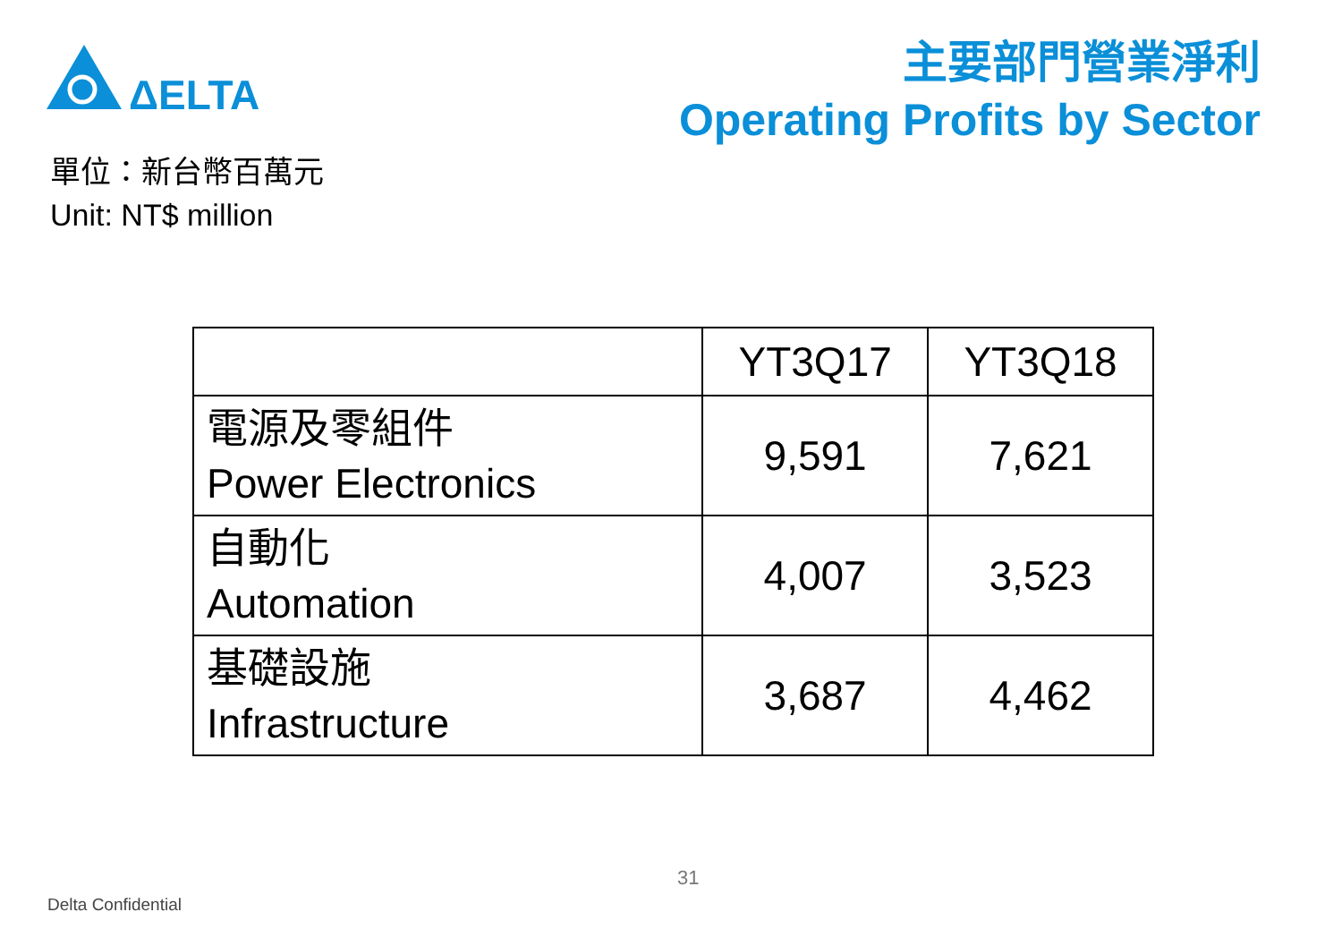ΔELTA
主要部門營業淨利
Operating Profits by Sector
單位：新台幣百萬元
Unit: NT$ million
| | YT3Q17 | YT3Q18 |
| --- | --- | --- |
| 電源及零組件 Power Electronics | 9,591 | 7,621 |
| 自動化 Automation | 4,007 | 3,523 |
| 基礎設施 Infrastructure | 3,687 | 4,462 |
31
Delta Confidential